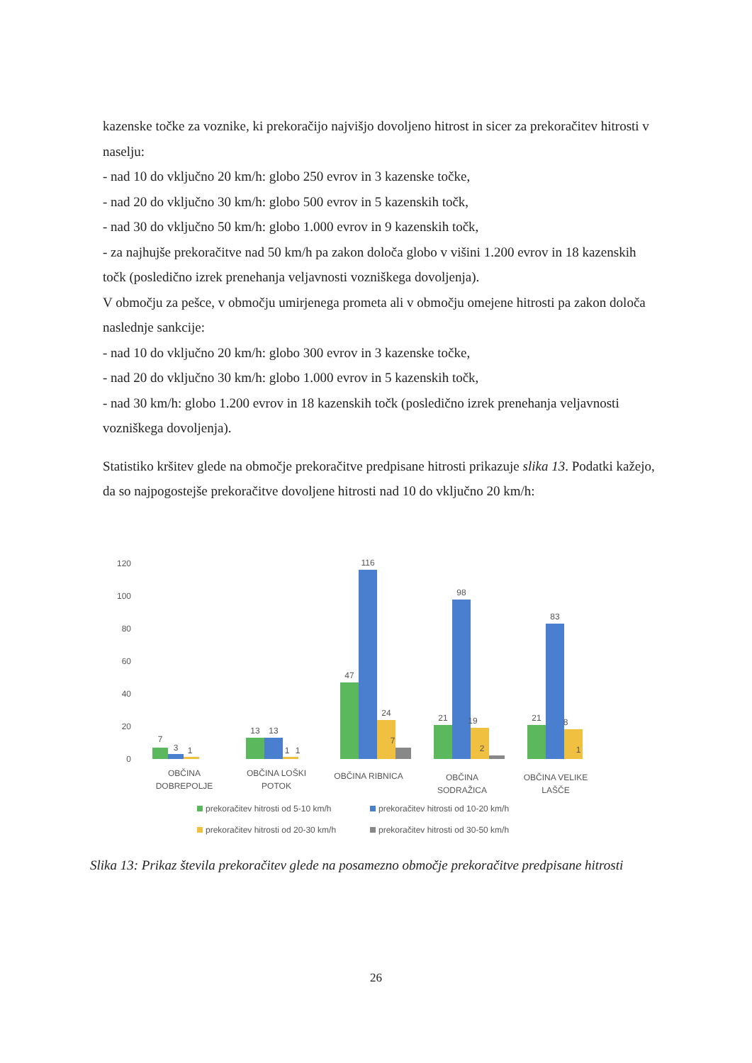kazenske točke za voznike, ki prekoračijo najvišjo dovoljeno hitrost in sicer za prekoračitev hitrosti v naselju:
- nad 10 do vključno 20 km/h: globo 250 evrov in 3 kazenske točke,
- nad 20 do vključno 30 km/h: globo 500 evrov in 5 kazenskih točk,
- nad 30 do vključno 50 km/h: globo 1.000 evrov in 9 kazenskih točk,
- za najhujše prekoračitve nad 50 km/h pa zakon določa globo v višini 1.200 evrov in 18 kazenskih točk (posledično izrek prenehanja veljavnosti vozniškega dovoljenja).
V območju za pešce, v območju umirjenega prometa ali v območju omejene hitrosti pa zakon določa naslednje sankcije:
- nad 10 do vključno 20 km/h: globo 300 evrov in 3 kazenske točke,
- nad 20 do vključno 30 km/h: globo 1.000 evrov in 5 kazenskih točk,
- nad 30 km/h: globo 1.200 evrov in 18 kazenskih točk (posledično izrek prenehanja veljavnosti vozniškega dovoljenja).
Statistiko kršitev glede na območje prekoračitve predpisane hitrosti prikazuje slika 13. Podatki kažejo, da so najpogostejše prekoračitve dovoljene hitrosti nad 10 do vključno 20 km/h:
120
100
80
60
40
20
0
7
3
1
13
13
1
1
47
116
24
7
21
98
19
2
21
83
8
1
OBČINA
DOBREPOLJE
OBČINA LOŠKI
POTOK
OBČINA RIBNICA
OBČINA
SODRAŽICA
OBČINA VELIKE
LAŠČE
prekoračitev hitrosti od 5-10 km/h
prekoračitev hitrosti od 10-20 km/h
prekoračitev hitrosti od 20-30 km/h
prekoračitev hitrosti od 30-50 km/h
Slika 13: Prikaz števila prekoračitev glede na posamezno območje prekoračitve predpisane hitrosti
26